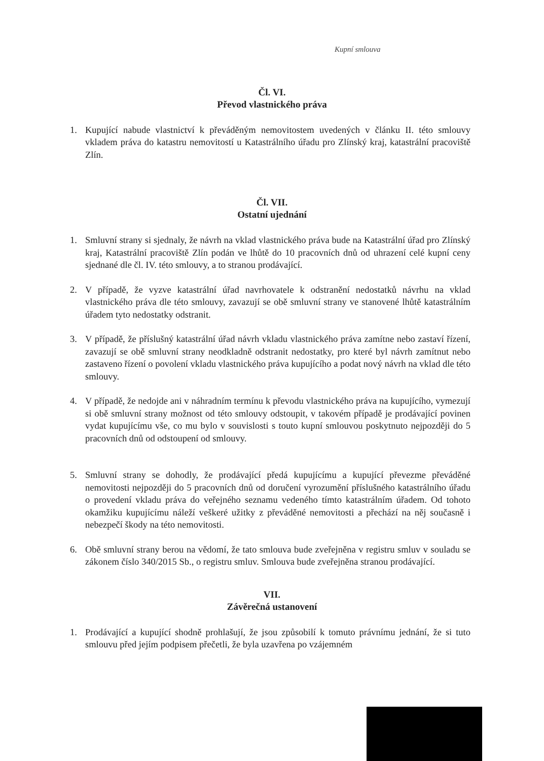Kupní smlouva
Čl. VI.
Převod vlastnického práva
1. Kupující nabude vlastnictví k převáděným nemovitostem uvedených v článku II. této smlouvy vkladem práva do katastru nemovitostí u Katastrálního úřadu pro Zlínský kraj, katastrální pracoviště Zlín.
Čl. VII.
Ostatní ujednání
1. Smluvní strany si sjednaly, že návrh na vklad vlastnického práva bude na Katastrální úřad pro Zlínský kraj, Katastrální pracoviště Zlín podán ve lhůtě do 10 pracovních dnů od uhrazení celé kupní ceny sjednané dle čl. IV. této smlouvy, a to stranou prodávající.
2. V případě, že vyzve katastrální úřad navrhovatele k odstranění nedostatků návrhu na vklad vlastnického práva dle této smlouvy, zavazují se obě smluvní strany ve stanovené lhůtě katastrálním úřadem tyto nedostatky odstranit.
3. V případě, že příslušný katastrální úřad návrh vkladu vlastnického práva zamítne nebo zastaví řízení, zavazují se obě smluvní strany neodkladně odstranit nedostatky, pro které byl návrh zamítnut nebo zastaveno řízení o povolení vkladu vlastnického práva kupujícího a podat nový návrh na vklad dle této smlouvy.
4. V případě, že nedojde ani v náhradním termínu k převodu vlastnického práva na kupujícího, vymezují si obě smluvní strany možnost od této smlouvy odstoupit, v takovém případě je prodávající povinen vydat kupujícímu vše, co mu bylo v souvislosti s touto kupní smlouvou poskytnuto nejpozději do 5 pracovních dnů od odstoupení od smlouvy.
5. Smluvní strany se dohodly, že prodávající předá kupujícímu a kupující převezme převáděné nemovitosti nejpozději do 5 pracovních dnů od doručení vyrozumění příslušného katastrálního úřadu o provedení vkladu práva do veřejného seznamu vedeného tímto katastrálním úřadem. Od tohoto okamžiku kupujícímu náleží veškeré užitky z převáděné nemovitosti a přechází na něj současně i nebezpečí škody na této nemovitosti.
6. Obě smluvní strany berou na vědomí, že tato smlouva bude zveřejněna v registru smluv v souladu se zákonem číslo 340/2015 Sb., o registru smluv. Smlouva bude zveřejněna stranou prodávající.
VII.
Závěrečná ustanovení
1. Prodávající a kupující shodně prohlašují, že jsou způsobilí k tomuto právnímu jednání, že si tuto smlouvu před jejím podpisem přečetli, že byla uzavřena po vzájemném